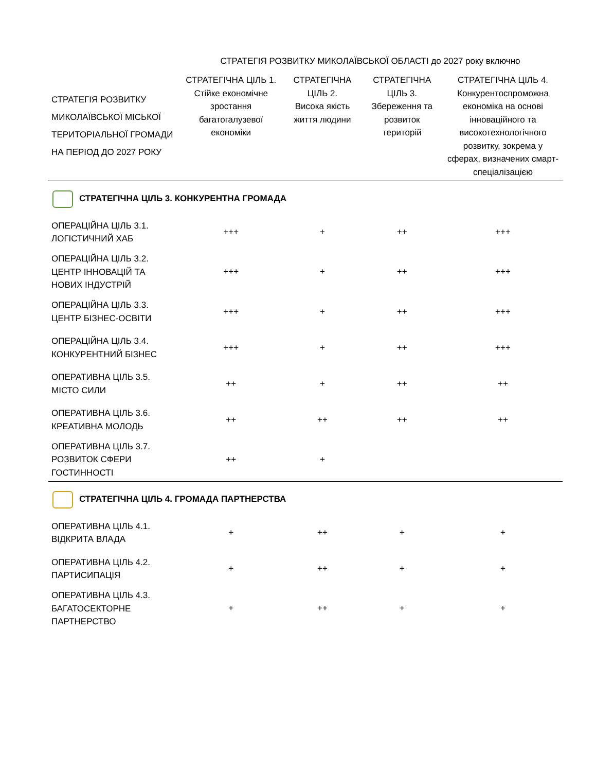| | СТРАТЕГІЯ РОЗВИТКУ МИКОЛАЇВСЬКОЇ ОБЛАСТІ до 2027 року включно | | | |
| --- | --- | --- | --- | --- |
| СТРАТЕГІЯ РОЗВИТКУ МИКОЛАЇВСЬКОЇ МІСЬКОЇ ТЕРИТОРІАЛЬНОЇ ГРОМАДИ НА ПЕРІОД ДО 2027 РОКУ | СТРАТЕГІЧНА ЦІЛЬ 1. Стійке економічне зростання багатогалузевої економіки | СТРАТЕГІЧНА ЦІЛЬ 2. Висока якість життя людини | СТРАТЕГІЧНА ЦІЛЬ 3. Збереження та розвиток територій | СТРАТЕГІЧНА ЦІЛЬ 4. Конкурентоспроможна економіка на основі інноваційного та високотехнологічного розвитку, зокрема у сферах, визначених смарт-спеціалізацією |
| СТРАТЕГІЧНА ЦІЛЬ 3. КОНКУРЕНТНА ГРОМАДА | | | | |
| ОПЕРАЦІЙНА ЦІЛЬ 3.1. ЛОГІСТИЧНИЙ ХАБ | +++ | + | ++ | +++ |
| ОПЕРАЦІЙНА ЦІЛЬ 3.2. ЦЕНТР ІННОВАЦІЙ ТА НОВИХ ІНДУСТРІЙ | +++ | + | ++ | +++ |
| ОПЕРАЦІЙНА ЦІЛЬ 3.3. ЦЕНТР БІЗНЕС-ОСВІТИ | +++ | + | ++ | +++ |
| ОПЕРАЦІЙНА ЦІЛЬ 3.4. КОНКУРЕНТНИЙ БІЗНЕС | +++ | + | ++ | +++ |
| ОПЕРАТИВНА ЦІЛЬ 3.5. МІСТО СИЛИ | ++ | + | ++ | ++ |
| ОПЕРАТИВНА ЦІЛЬ 3.6. КРЕАТИВНА МОЛОДЬ | ++ | ++ | ++ | ++ |
| ОПЕРАТИВНА ЦІЛЬ 3.7. РОЗВИТОК СФЕРИ ГОСТИННОСТІ | ++ | + | | |
| СТРАТЕГІЧНА ЦІЛЬ 4. ГРОМАДА ПАРТНЕРСТВА | | | | |
| ОПЕРАТИВНА ЦІЛЬ 4.1. ВІДКРИТА ВЛАДА | + | ++ | + | + |
| ОПЕРАТИВНА ЦІЛЬ 4.2. ПАРТИСИПАЦІЯ | + | ++ | + | + |
| ОПЕРАТИВНА ЦІЛЬ 4.3. БАГАТОСЕКТОРНЕ ПАРТНЕРСТВО | + | ++ | + | + |